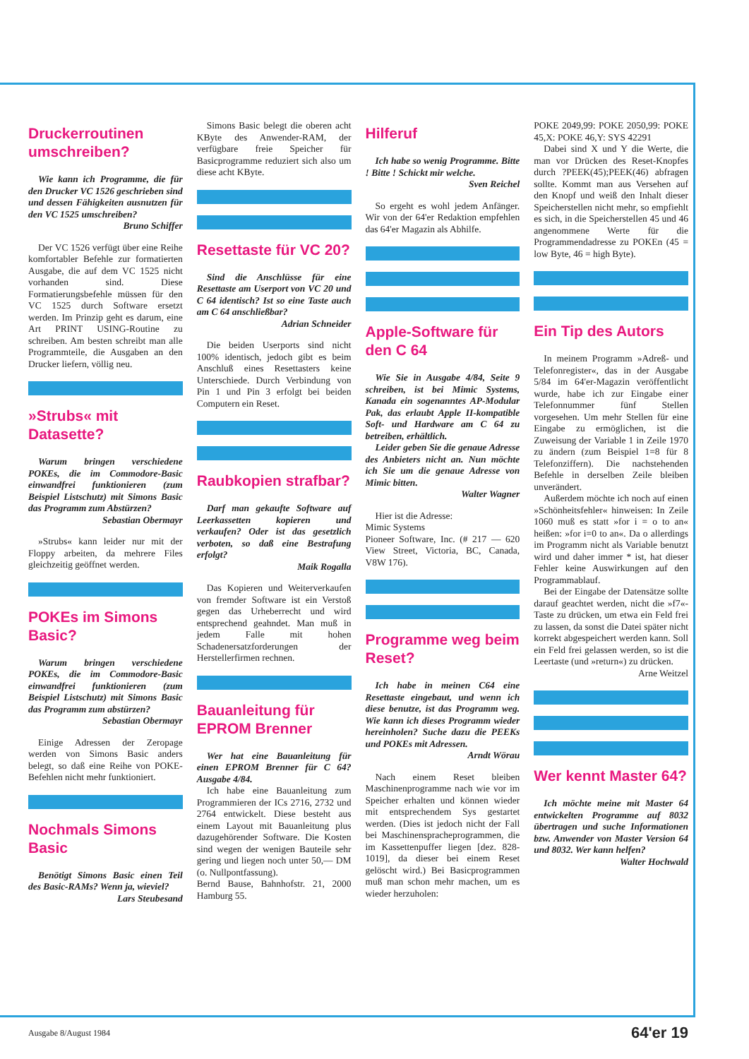Druckerroutinen umschreiben?
Wie kann ich Programme, die für den Drucker VC 1526 geschrieben sind und dessen Fähigkeiten ausnutzen für den VC 1525 umschreiben?
Bruno Schiffer
Der VC 1526 verfügt über eine Reihe komfortabler Befehle zur formatierten Ausgabe, die auf dem VC 1525 nicht vorhanden sind. Diese Formatierungsbefehle müssen für den VC 1525 durch Software ersetzt werden. Im Prinzip geht es darum, eine Art PRINT USING-Routine zu schreiben. Am besten schreibt man alle Programmteile, die Ausgaben an den Drucker liefern, völlig neu.
»Strubs« mit Datasette?
Warum bringen verschiedene POKEs, die im Commodore-Basic einwandfrei funktionieren (zum Beispiel Listschutz) mit Simons Basic das Programm zum Abstürzen?
Sebastian Obermayr
»Strubs« kann leider nur mit der Floppy arbeiten, da mehrere Files gleichzeitig geöffnet werden.
POKEs im Simons Basic?
Warum bringen verschiedene POKEs, die im Commodore-Basic einwandfrei funktionieren (zum Beispiel Listschutz) mit Simons Basic das Programm zum abstürzen?
Sebastian Obermayr
Einige Adressen der Zeropage werden von Simons Basic anders belegt, so daß eine Reihe von POKE-Befehlen nicht mehr funktioniert.
Nochmals Simons Basic
Benötigt Simons Basic einen Teil des Basic-RAMs? Wenn ja, wieviel?
Lars Steubesand
Simons Basic belegt die oberen acht KByte des Anwender-RAM, der verfügbare freie Speicher für Basicprogramme reduziert sich also um diese acht KByte.
Resettaste für VC 20?
Sind die Anschlüsse für eine Resettaste am Userport von VC 20 und C 64 identisch? Ist so eine Taste auch am C 64 anschließbar?
Adrian Schneider
Die beiden Userports sind nicht 100% identisch, jedoch gibt es beim Anschluß eines Resettasters keine Unterschiede. Durch Verbindung von Pin 1 und Pin 3 erfolgt bei beiden Computern ein Reset.
Raubkopien strafbar?
Darf man gekaufte Software auf Leerkassetten kopieren und verkaufen? Oder ist das gesetzlich verboten, so daß eine Bestrafung erfolgt?
Maik Rogalla
Das Kopieren und Weiterverkaufen von fremder Software ist ein Verstoß gegen das Urheberrecht und wird entsprechend geahndet. Man muß in jedem Falle mit hohen Schadenersatzforderungen der Herstellerfirmen rechnen.
Bauanleitung für EPROM Brenner
Wer hat eine Bauanleitung für einen EPROM Brenner für C 64? Ausgabe 4/84.
Ich habe eine Bauanleitung zum Programmieren der ICs 2716, 2732 und 2764 entwickelt. Diese besteht aus einem Layout mit Bauanleitung plus dazugehörender Software. Die Kosten sind wegen der wenigen Bauteile sehr gering und liegen noch unter 50,— DM (o. Nullpontfassung).
Bernd Bause, Bahnhofstr. 21, 2000 Hamburg 55.
Hilferuf
Ich habe so wenig Programme. Bitte ! Bitte ! Schickt mir welche.
Sven Reichel
So ergeht es wohl jedem Anfänger. Wir von der 64'er Redaktion empfehlen das 64'er Magazin als Abhilfe.
Apple-Software für den C 64
Wie Sie in Ausgabe 4/84, Seite 9 schreiben, ist bei Mimic Systems, Kanada ein sogenanntes AP-Modular Pak, das erlaubt Apple II-kompatible Soft- und Hardware am C 64 zu betreiben, erhältlich.
Leider geben Sie die genaue Adresse des Anbieters nicht an. Nun möchte ich Sie um die genaue Adresse von Mimic bitten.
Walter Wagner
Hier ist die Adresse:
Mimic Systems
Pioneer Software, Inc. (# 217 — 620 View Street, Victoria, BC, Canada, V8W 176).
Programme weg beim Reset?
Ich habe in meinen C64 eine Resettaste eingebaut, und wenn ich diese benutze, ist das Programm weg. Wie kann ich dieses Programm wieder hereinholen? Suche dazu die PEEKs und POKEs mit Adressen.
Arndt Wörau
Nach einem Reset bleiben Maschinenprogramme nach wie vor im Speicher erhalten und können wieder mit entsprechendem Sys gestartet werden. (Dies ist jedoch nicht der Fall bei Maschinenspracheprogrammen, die im Kassettenpuffer liegen [dez. 828-1019], da dieser bei einem Reset gelöscht wird.) Bei Basicprogrammen muß man schon mehr machen, um es wieder herzuholen:
POKE 2049,99: POKE 2050,99: POKE 45,X: POKE 46,Y: SYS 42291
Dabei sind X und Y die Werte, die man vor Drücken des Reset-Knopfes durch ?PEEK(45);PEEK(46) abfragen sollte. Kommt man aus Versehen auf den Knopf und weiß den Inhalt dieser Speicherstellen nicht mehr, so empfiehlt es sich, in die Speicherstellen 45 und 46 angenommene Werte für die Programmendadresse zu POKEn (45 = low Byte, 46 = high Byte).
Ein Tip des Autors
In meinem Programm »Adreß- und Telefonregister«, das in der Ausgabe 5/84 im 64'er-Magazin veröffentlicht wurde, habe ich zur Eingabe einer Telefonnummer fünf Stellen vorgesehen. Um mehr Stellen für eine Eingabe zu ermöglichen, ist die Zuweisung der Variable 1 in Zeile 1970 zu ändern (zum Beispiel 1=8 für 8 Telefonziffern). Die nachstehenden Befehle in derselben Zeile bleiben unverändert.
Außerdem möchte ich noch auf einen »Schönheitsfehler« hinweisen: In Zeile 1060 muß es statt »for i = o to an« heißen: »for i=0 to an«. Da o allerdings im Programm nicht als Variable benutzt wird und daher immer * ist, hat dieser Fehler keine Auswirkungen auf den Programmablauf.
Bei der Eingabe der Datensätze sollte darauf geachtet werden, nicht die »f7«-Taste zu drücken, um etwa ein Feld frei zu lassen, da sonst die Datei später nicht korrekt abgespeichert werden kann. Soll ein Feld frei gelassen werden, so ist die Leertaste (und »return«) zu drücken.
Arne Weitzel
Wer kennt Master 64?
Ich möchte meine mit Master 64 entwickelten Programme auf 8032 übertragen und suche Informationen bzw. Anwender von Master Version 64 und 8032. Wer kann helfen?
Walter Hochwald
Ausgabe 8/August 1984 64'er 19